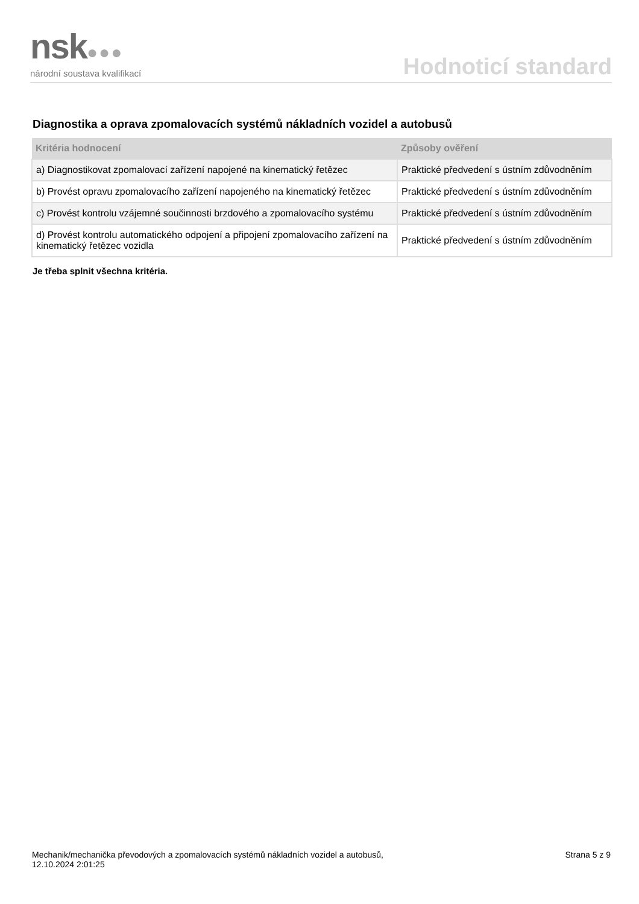nsk●●●
národní soustava kvalifikací
Hodnoticí standard
Diagnostika a oprava zpomalovacích systémů nákladních vozidel a autobusů
| Kritéria hodnocení | Způsoby ověření |
| --- | --- |
| a) Diagnostikovat zpomalovací zařízení napojené na kinematický řetězec | Praktické předvedení s ústním zdůvodněním |
| b) Provést opravu zpomalovacího zařízení napojeného na kinematický řetězec | Praktické předvedení s ústním zdůvodněním |
| c) Provést kontrolu vzájemné součinnosti brzdového a zpomalovacího systému | Praktické předvedení s ústním zdůvodněním |
| d) Provést kontrolu automatického odpojení a připojení zpomalovacího zařízení na kinematický řetězec vozidla | Praktické předvedení s ústním zdůvodněním |
Je třeba splnit všechna kritéria.
Mechanik/mechanička převodových a zpomalovacích systémů nákladních vozidel a autobusů,
12.10.2024 2:01:25
Strana 5 z 9